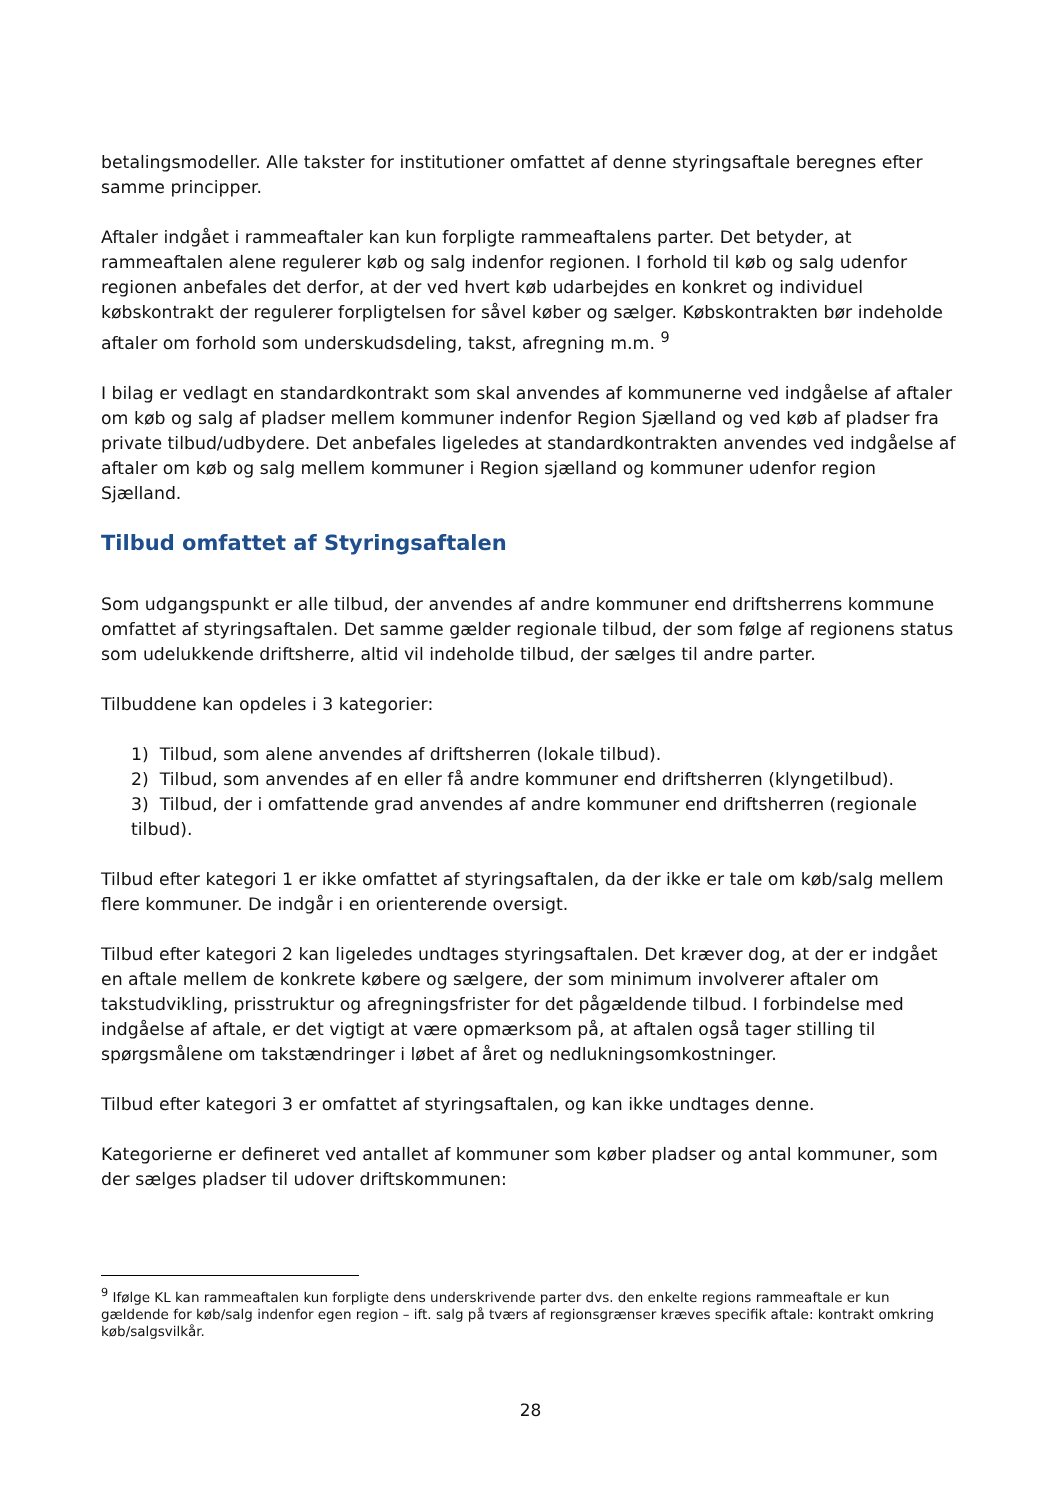betalingsmodeller. Alle takster for institutioner omfattet af denne styringsaftale beregnes efter samme principper.
Aftaler indgået i rammeaftaler kan kun forpligte rammeaftalens parter. Det betyder, at rammeaftalen alene regulerer køb og salg indenfor regionen. I forhold til køb og salg udenfor regionen anbefales det derfor, at der ved hvert køb udarbejdes en konkret og individuel købskontrakt der regulerer forpligtelsen for såvel køber og sælger. Købskontrakten bør indeholde aftaler om forhold som underskudsdeling, takst, afregning m.m. <sup>9</sup>
I bilag er vedlagt en standardkontrakt som skal anvendes af kommunerne ved indgåelse af aftaler om køb og salg af pladser mellem kommuner indenfor Region Sjælland og ved køb af pladser fra private tilbud/udbydere. Det anbefales ligeledes at standardkontrakten anvendes ved indgåelse af aftaler om køb og salg mellem kommuner i Region sjælland og kommuner udenfor region Sjælland.
Tilbud omfattet af Styringsaftalen
Som udgangspunkt er alle tilbud, der anvendes af andre kommuner end driftsherrens kommune omfattet af styringsaftalen. Det samme gælder regionale tilbud, der som følge af regionens status som udelukkende driftsherre, altid vil indeholde tilbud, der sælges til andre parter.
Tilbuddene kan opdeles i 3 kategorier:
1) Tilbud, som alene anvendes af driftsherren (lokale tilbud).
2) Tilbud, som anvendes af en eller få andre kommuner end driftsherren (klyngetilbud).
3) Tilbud, der i omfattende grad anvendes af andre kommuner end driftsherren (regionale tilbud).
Tilbud efter kategori 1 er ikke omfattet af styringsaftalen, da der ikke er tale om køb/salg mellem flere kommuner. De indgår i en orienterende oversigt.
Tilbud efter kategori 2 kan ligeledes undtages styringsaftalen. Det kræver dog, at der er indgået en aftale mellem de konkrete købere og sælgere, der som minimum involverer aftaler om takstudvikling, prisstruktur og afregningsfrister for det pågældende tilbud. I forbindelse med indgåelse af aftale, er det vigtigt at være opmærksom på, at aftalen også tager stilling til spørgsmålene om takstændringer i løbet af året og nedlukningsomkostninger.
Tilbud efter kategori 3 er omfattet af styringsaftalen, og kan ikke undtages denne.
Kategorierne er defineret ved antallet af kommuner som køber pladser og antal kommuner, som der sælges pladser til udover driftskommunen:
<sup>9</sup> Ifølge KL kan rammeaftalen kun forpligte dens underskrivende parter dvs. den enkelte regions rammeaftale er kun gældende for køb/salg indenfor egen region – ift. salg på tværs af regionsgrænser kræves specifik aftale: kontrakt omkring køb/salgsvilkår.
28